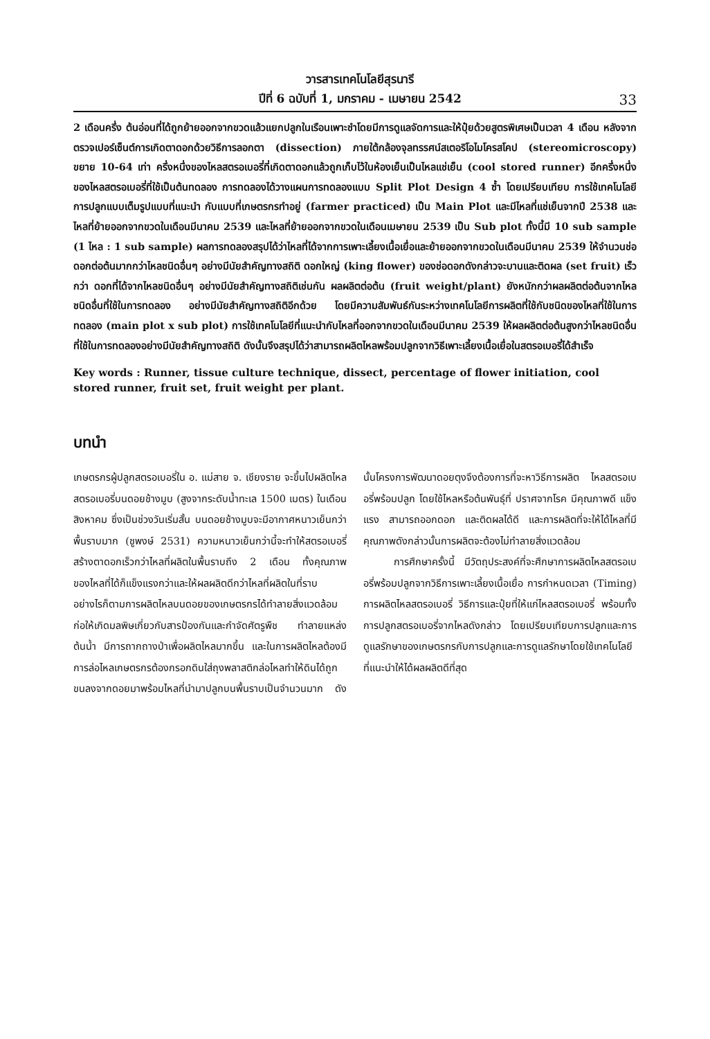วารสารเทคโนโลยีสุรนารี
ปีที่ 6 ฉบับที่ 1, มกราคม - เมษายน 2542
33
2 เดือนครึ่ง ต้นอ่อนที่ได้ถูกย้ายออกจากขวดแล้วแยกปลูกในเรือนเพาะชำโดยมีการดูแลจัดการและให้ปุ๋ยด้วยสูตรพิเศษเป็นเวลา 4 เดือน หลังจากตรวจเปอร์เซ็นต์การเกิดตาดอกด้วยวิธีการลอกตา (dissection) ภายใต้กล้องจุลทรรศน์สเตอริโอไมโครสโคป (stereomicroscopy) ขยาย 10-64 เท่า ครึ่งหนึ่งของไหลสตรอเบอรี่ที่เกิดตาดอกแล้วถูกเก็บไว้ในห้องเย็นเป็นไหลแช่เย็น (cool stored runner) อีกครึ่งหนึ่งของไหลสตรอเบอรี่ที่ใช้เป็นต้นทดลอง การทดลองได้วางแผนการทดลองแบบ Split Plot Design 4 ซ้ำ โดยเปรียบเทียบ การใช้เทคโนโลยีการปลูกแบบเต็มรูปแบบที่แนะนำ กับแบบที่เกษตรกรทำอยู่ (farmer practiced) เป็น Main Plot และมีไหลที่แช่เย็นจากปี 2538 และไหลที่ย้ายออกจากขวดในเดือนมีนาคม 2539 และไหลที่ย้ายออกจากขวดในเดือนเมษายน 2539 เป็น Sub plot ทั้งนี้มี 10 sub sample (1 ไหล : 1 sub sample) ผลการทดลองสรุปได้ว่าไหลที่ได้จากการเพาะเลี้ยงเนื้อเยื่อและย้ายออกจากขวดในเดือนมีนาคม 2539 ให้จำนวนช่อดอกต่อต้นมากกว่าไหลชนิดอื่นๆ อย่างมีนัยสำคัญทางสถิติ ดอกใหญ่ (king flower) ของช่อดอกดังกล่าวจะบานและติดผล (set fruit) เร็วกว่า ดอกที่ได้จากไหลชนิดอื่นๆ อย่างมีนัยสำคัญทางสถิติเช่นกัน ผลผลิตต่อต้น (fruit weight/plant) ยังหนักกว่าผลผลิตต่อต้นจากไหลชนิดอื่นที่ใช้ในการทดลอง อย่างมีนัยสำคัญทางสถิติอีกด้วย โดยมีความสัมพันธ์กันระหว่างเทคโนโลยีการผลิตที่ใช้กับชนิดของไหลที่ใช้ในการทดลอง (main plot x sub plot) การใช้เทคโนโลยีที่แนะนำกับไหลที่ออกจากขวดในเดือนมีนาคม 2539 ให้ผลผลิตต่อต้นสูงกว่าไหลชนิดอื่นที่ใช้ในการทดลองอย่างมีนัยสำคัญทางสถิติ ดังนั้นจึงสรุปได้ว่าสามารถผลิตไหลพร้อมปลูกจากวิธีเพาะเลี้ยงเนื้อเยื่อในสตรอเบอรี่ได้สำเร็จ
Key words : Runner, tissue culture technique, dissect, percentage of flower initiation, cool stored runner, fruit set, fruit weight per plant.
บทนำ
เกษตรกรผู้ปลูกสตรอเบอรี่ใน อ. แม่สาย จ. เชียงราย จะขึ้นไปผลิตไหลสตรอเบอรี่บนดอยช้างมูบ (สูงจากระดับน้ำทะเล 1500 เมตร) ในเดือนสิงหาคม ซึ่งเป็นช่วงวันเริ่มสั้น บนดอยช้างมูบจะมีอากาศหนาวเย็นกว่าพื้นราบมาก (ชูพงษ์ 2531) ความหนาวเย็นกว่านี้จะทำให้สตรอเบอรี่สร้างตาดอกเร็วกว่าไหลที่ผลิตในพื้นราบถึง 2 เดือน ทั้งคุณภาพของไหลที่ได้ก็แข็งแรงกว่าและให้ผลผลิตดีกว่าไหลที่ผลิตในที่ราบ อย่างไรก็ตามการผลิตไหลบนดอยของเกษตรกรได้ทำลายสิ่งแวดล้อม ก่อให้เกิดมลพิษเกี่ยวกับสารป้องกันและกำจัดศัตรูพืช ทำลายแหล่งต้นน้ำ มีการถากถางป่าเพื่อผลิตไหลมากขึ้น และในการผลิตไหลต้องมีการล่อไหลเกษตรกรต้องกรอกดินใส่ถุงพลาสติกล่อไหลทำให้ดินได้ถูกขนลงจากดอยมาพร้อมไหลที่นำมาปลูกบนพื้นราบเป็นจำนวนมาก ดังนั้นโครงการพัฒนาดอยตุงจึงต้องการที่จะหาวิธีการผลิต ไหลสตรอเบอรี่พร้อมปลูก โดยใช้ไหลหรือต้นพันธุ์ที่ ปราศจากโรค มีคุณภาพดี แข็งแรง สามารถออกดอก และติดผลได้ดี และการผลิตที่จะให้ได้ไหลที่มีคุณภาพดังกล่าวนั้นการผลิตจะต้องไม่ทำลายสิ่งแวดล้อม
การศึกษาครั้งนี้ มีวัตถุประสงค์ที่จะศึกษาการผลิตไหลสตรอเบอรี่พร้อมปลูกจากวิธีการเพาะเลี้ยงเนื้อเยื่อ การกำหนดเวลา (Timing) การผลิตไหลสตรอเบอรี่ วิธีการและปุ๋ยที่ให้แก่ไหลสตรอเบอรี่ พร้อมทั้งการปลูกสตรอเบอรี่จากไหลดังกล่าว โดยเปรียบเทียบการปลูกและการดูแลรักษาของเกษตรกรกับการปลูกและการดูแลรักษาโดยใช้เทคโนโลยีที่แนะนำให้ได้ผลผลิตดีที่สุด